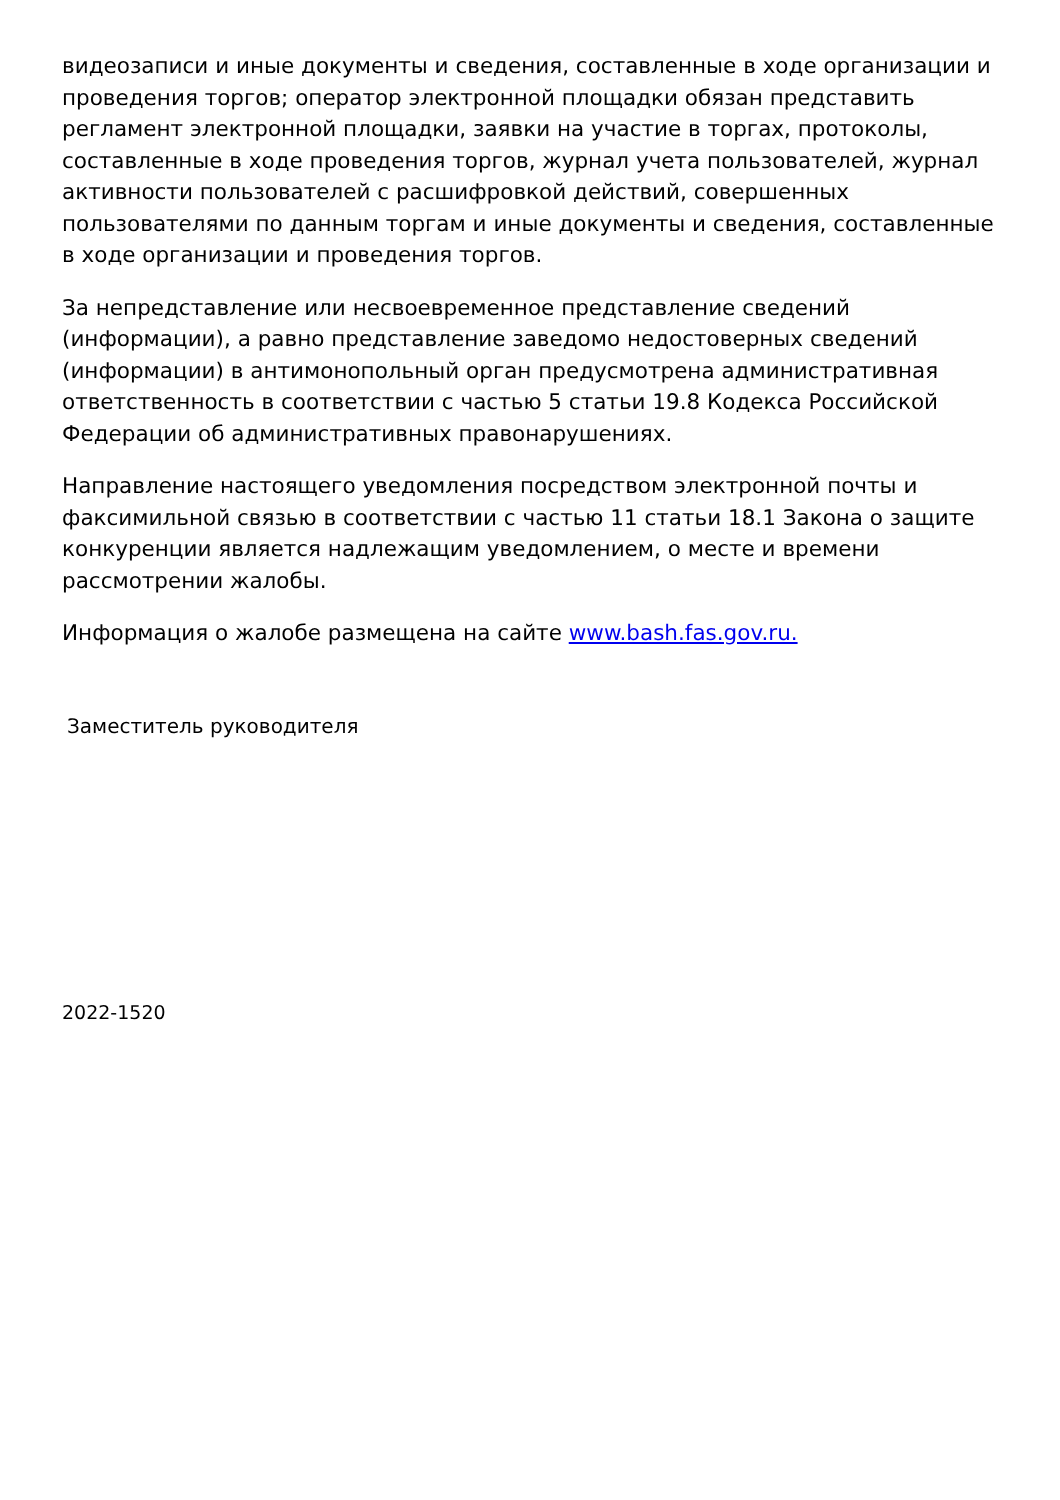видеозаписи и иные документы и сведения, составленные в ходе организации и проведения торгов; оператор электронной площадки обязан представить регламент электронной площадки, заявки на участие в торгах, протоколы, составленные в ходе проведения торгов, журнал учета пользователей, журнал активности пользователей с расшифровкой действий, совершенных пользователями по данным торгам и иные документы и сведения, составленные в ходе организации и проведения торгов.
За непредставление или несвоевременное представление сведений (информации), а равно представление заведомо недостоверных сведений (информации) в антимонопольный орган предусмотрена административная ответственность в соответствии с частью 5 статьи 19.8 Кодекса Российской Федерации об административных правонарушениях.
Направление настоящего уведомления посредством электронной почты и факсимильной связью в соответствии с частью 11 статьи 18.1 Закона о защите конкуренции является надлежащим уведомлением, о месте и времени рассмотрении жалобы.
Информация о жалобе размещена на сайте www.bash.fas.gov.ru.
Заместитель руководителя
2022-1520